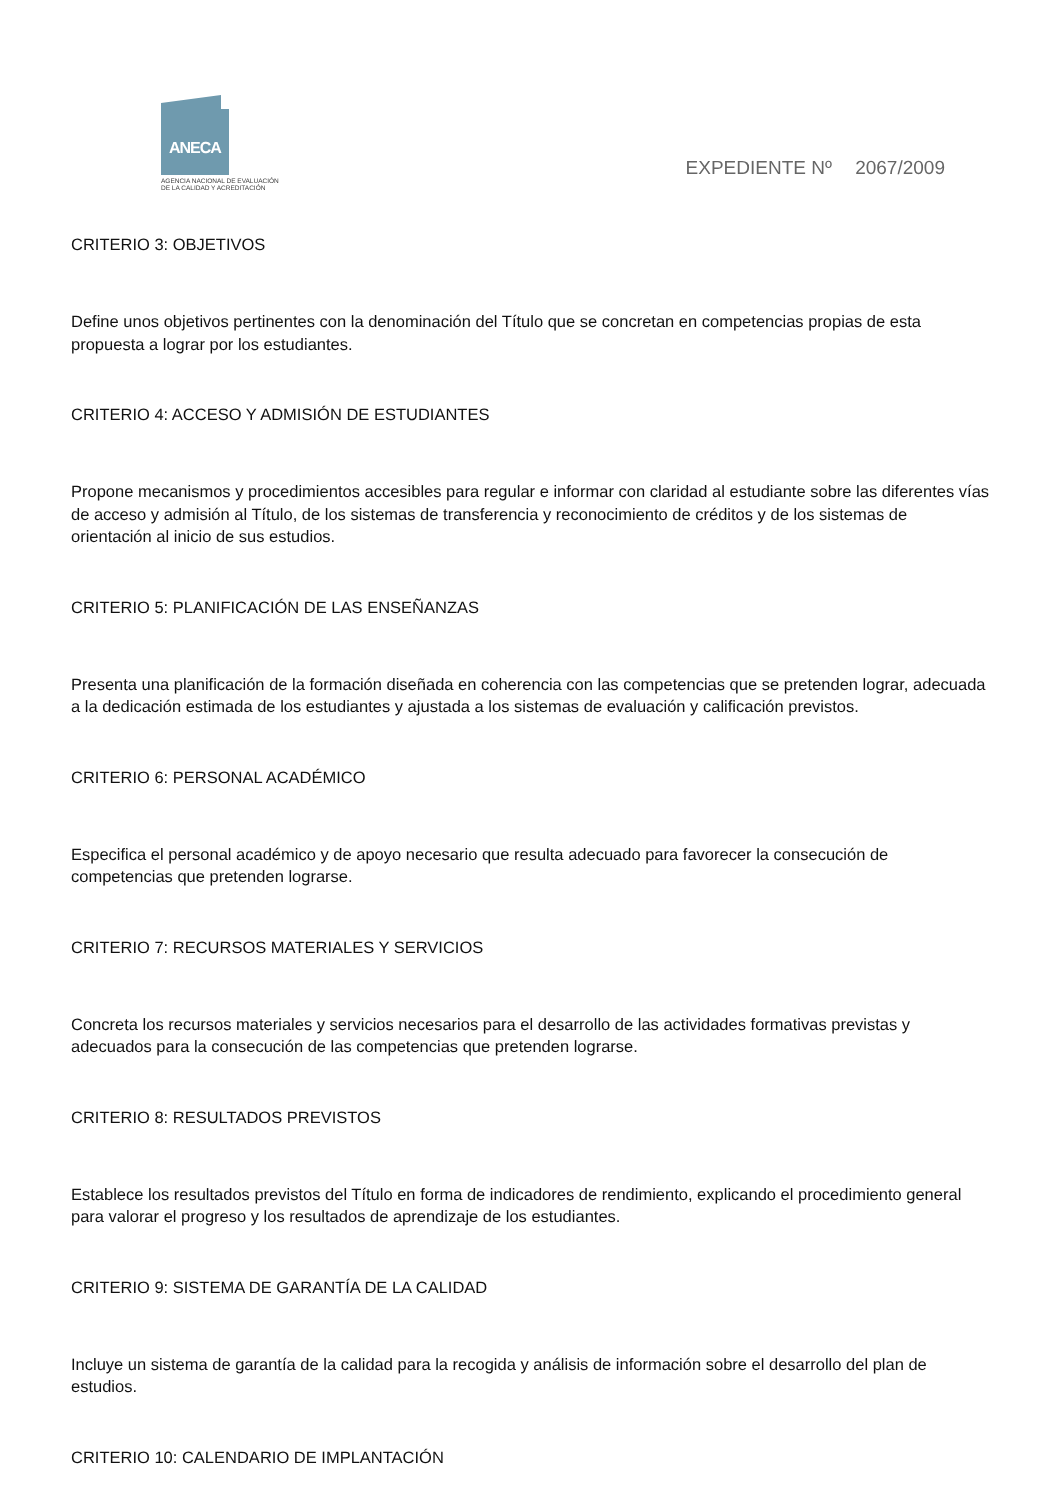ANECA
AGENCIA NACIONAL DE EVALUACIÓN
DE LA CALIDAD Y ACREDITACIÓN
EXPEDIENTE Nº 2067/2009
CRITERIO 3: OBJETIVOS
Define unos objetivos pertinentes con la denominación del Título que se concretan en competencias propias de esta propuesta a lograr por los estudiantes.
CRITERIO 4: ACCESO Y ADMISIÓN DE ESTUDIANTES
Propone mecanismos y procedimientos accesibles para regular e informar con claridad al estudiante sobre las diferentes vías de acceso y admisión al Título, de los sistemas de transferencia y reconocimiento de créditos y de los sistemas de orientación al inicio de sus estudios.
CRITERIO 5: PLANIFICACIÓN DE LAS ENSEÑANZAS
Presenta una planificación de la formación diseñada en coherencia con las competencias que se pretenden lograr, adecuada a la dedicación estimada de los estudiantes y ajustada a los sistemas de evaluación y calificación previstos.
CRITERIO 6: PERSONAL ACADÉMICO
Especifica el personal académico y de apoyo necesario que resulta adecuado para favorecer la consecución de competencias que pretenden lograrse.
CRITERIO 7: RECURSOS MATERIALES Y SERVICIOS
Concreta los recursos materiales y servicios necesarios para el desarrollo de las actividades formativas previstas y adecuados para la consecución de las competencias que pretenden lograrse.
CRITERIO 8: RESULTADOS PREVISTOS
Establece los resultados previstos del Título en forma de indicadores de rendimiento, explicando el procedimiento general para valorar el progreso y los resultados de aprendizaje de los estudiantes.
CRITERIO 9: SISTEMA DE GARANTÍA DE LA CALIDAD
Incluye un sistema de garantía de la calidad para la recogida y análisis de información sobre el desarrollo del plan de estudios.
CRITERIO 10: CALENDARIO DE IMPLANTACIÓN